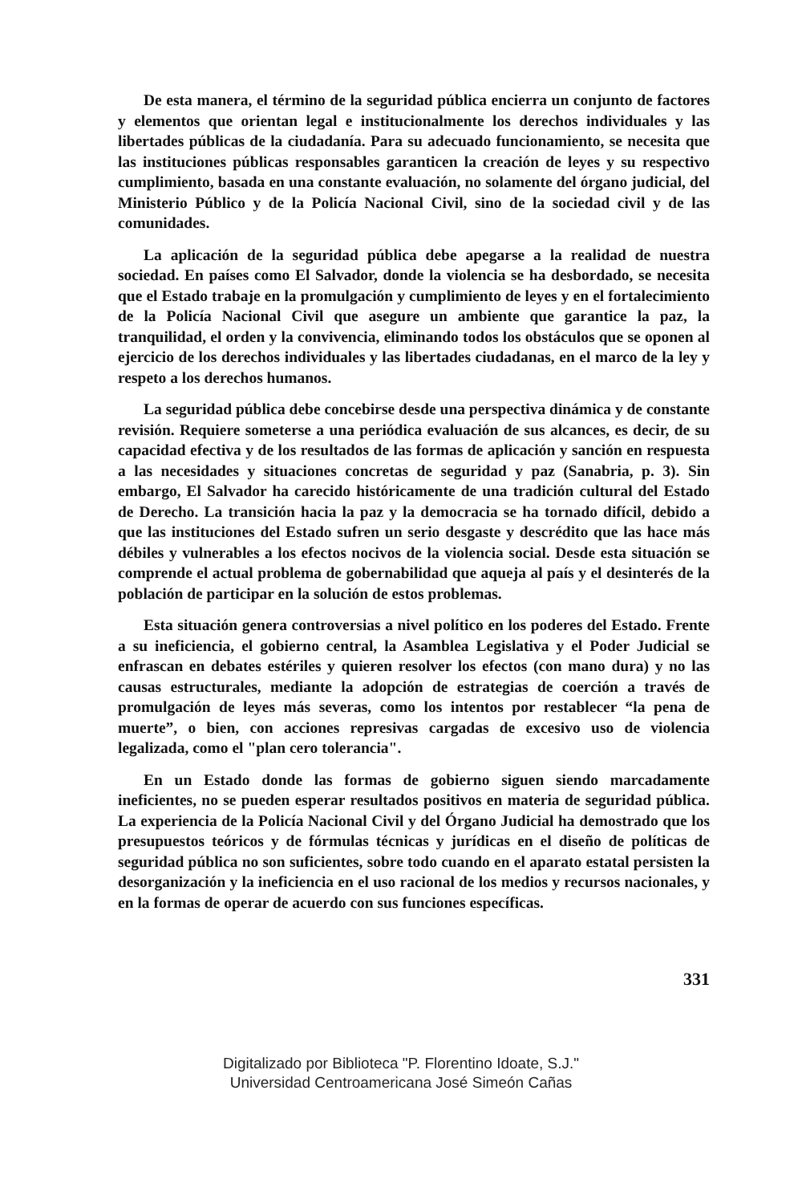De esta manera, el término de la seguridad pública encierra un conjunto de factores y elementos que orientan legal e institucionalmente los derechos individuales y las libertades públicas de la ciudadanía. Para su adecuado funcionamiento, se necesita que las instituciones públicas responsables garanticen la creación de leyes y su respectivo cumplimiento, basada en una constante evaluación, no solamente del órgano judicial, del Ministerio Público y de la Policía Nacional Civil, sino de la sociedad civil y de las comunidades.
La aplicación de la seguridad pública debe apegarse a la realidad de nuestra sociedad. En países como El Salvador, donde la violencia se ha desbordado, se necesita que el Estado trabaje en la promulgación y cumplimiento de leyes y en el fortalecimiento de la Policía Nacional Civil que asegure un ambiente que garantice la paz, la tranquilidad, el orden y la convivencia, eliminando todos los obstáculos que se oponen al ejercicio de los derechos individuales y las libertades ciudadanas, en el marco de la ley y respeto a los derechos humanos.
La seguridad pública debe concebirse desde una perspectiva dinámica y de constante revisión. Requiere someterse a una periódica evaluación de sus alcances, es decir, de su capacidad efectiva y de los resultados de las formas de aplicación y sanción en respuesta a las necesidades y situaciones concretas de seguridad y paz (Sanabria, p. 3). Sin embargo, El Salvador ha carecido históricamente de una tradición cultural del Estado de Derecho. La transición hacia la paz y la democracia se ha tornado difícil, debido a que las instituciones del Estado sufren un serio desgaste y descrédito que las hace más débiles y vulnerables a los efectos nocivos de la violencia social. Desde esta situación se comprende el actual problema de gobernabilidad que aqueja al país y el desinterés de la población de participar en la solución de estos problemas.
Esta situación genera controversias a nivel político en los poderes del Estado. Frente a su ineficiencia, el gobierno central, la Asamblea Legislativa y el Poder Judicial se enfrascan en debates estériles y quieren resolver los efectos (con mano dura) y no las causas estructurales, mediante la adopción de estrategias de coerción a través de promulgación de leyes más severas, como los intentos por restablecer “la pena de muerte”, o bien, con acciones represivas cargadas de excesivo uso de violencia legalizada, como el "plan cero tolerancia".
En un Estado donde las formas de gobierno siguen siendo marcadamente ineficientes, no se pueden esperar resultados positivos en materia de seguridad pública. La experiencia de la Policía Nacional Civil y del Órgano Judicial ha demostrado que los presupuestos teóricos y de fórmulas técnicas y jurídicas en el diseño de políticas de seguridad pública no son suficientes, sobre todo cuando en el aparato estatal persisten la desorganización y la ineficiencia en el uso racional de los medios y recursos nacionales, y en la formas de operar de acuerdo con sus funciones específicas.
331
Digitalizado por Biblioteca "P. Florentino Idoate, S.J."
Universidad Centroamericana José Simeón Cañas